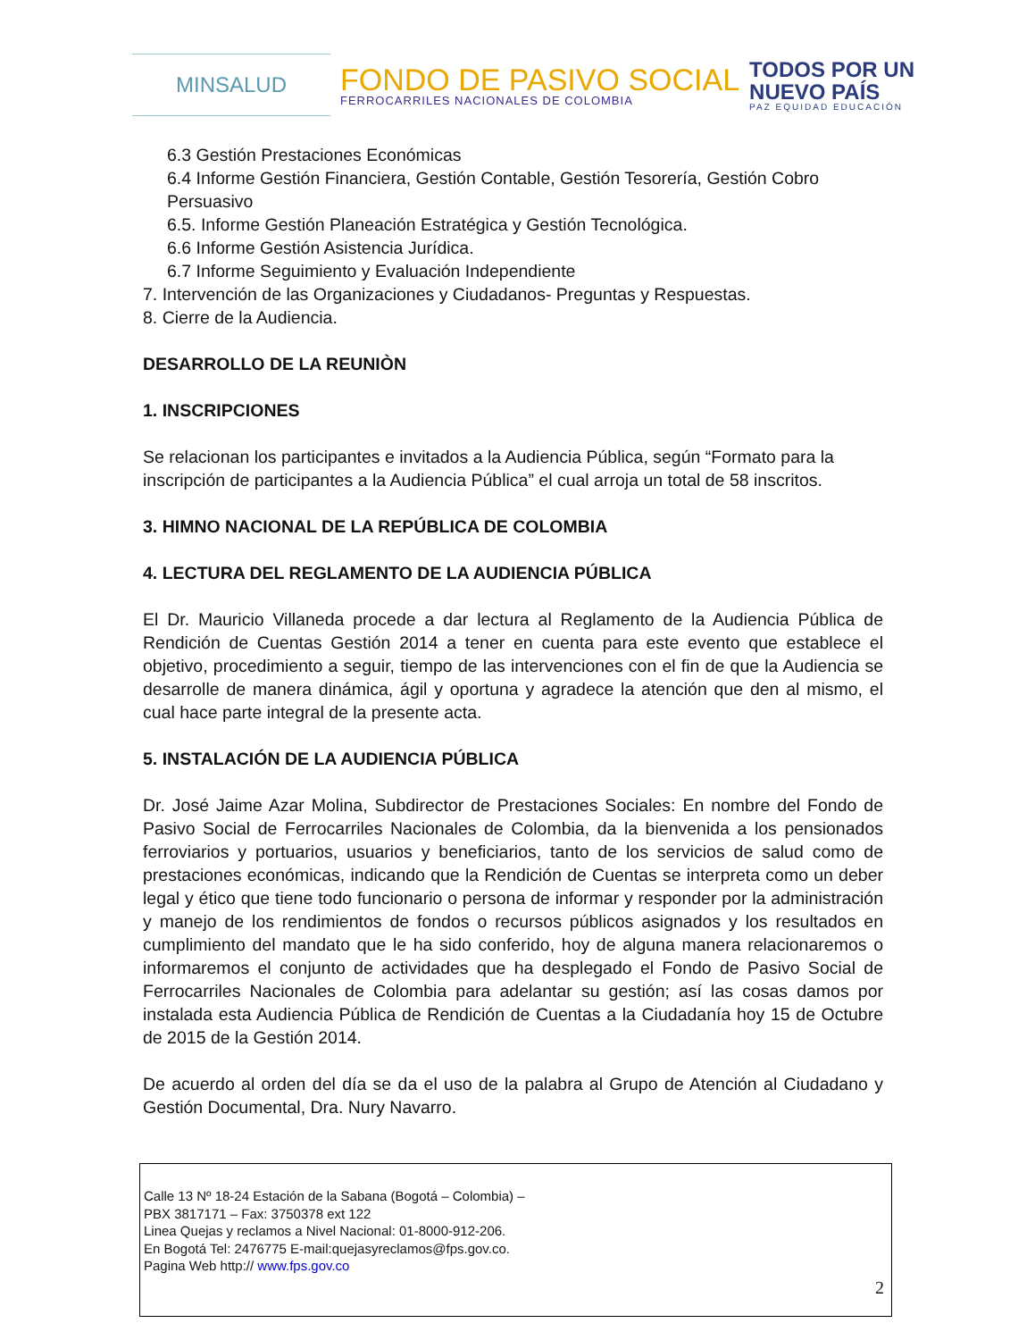MINSALUD
FONDO DE PASIVO SOCIAL
FERROCARRILES NACIONALES DE COLOMBIA
TODOS POR UN
NUEVO PAÍS
PAZ EQUIDAD EDUCACIÓN
6.3 Gestión Prestaciones Económicas
6.4 Informe Gestión Financiera, Gestión Contable, Gestión Tesorería, Gestión Cobro Persuasivo
6.5. Informe Gestión Planeación Estratégica y Gestión Tecnológica.
6.6 Informe Gestión Asistencia Jurídica.
6.7 Informe Seguimiento y Evaluación Independiente
7. Intervención de las Organizaciones y Ciudadanos- Preguntas y Respuestas.
8. Cierre de la Audiencia.
DESARROLLO DE LA REUNIÒN
1. INSCRIPCIONES
Se relacionan los participantes e invitados a la Audiencia Pública, según “Formato para la inscripción de participantes a la Audiencia Pública” el cual arroja un total de 58 inscritos.
3. HIMNO NACIONAL DE LA REPÚBLICA DE COLOMBIA
4. LECTURA DEL REGLAMENTO DE LA AUDIENCIA PÚBLICA
El Dr. Mauricio Villaneda procede a dar lectura al Reglamento de la Audiencia Pública de Rendición de Cuentas Gestión 2014 a tener en cuenta para este evento que establece el objetivo, procedimiento a seguir, tiempo de las intervenciones con el fin de que la Audiencia se desarrolle de manera dinámica, ágil y oportuna y agradece la atención que den al mismo, el cual hace parte integral de la presente acta.
5. INSTALACIÓN DE LA AUDIENCIA PÚBLICA
Dr. José Jaime Azar Molina, Subdirector de Prestaciones Sociales: En nombre del Fondo de Pasivo Social de Ferrocarriles Nacionales de Colombia, da la bienvenida a los pensionados ferroviarios y portuarios, usuarios y beneficiarios, tanto de los servicios de salud como de prestaciones económicas, indicando que la Rendición de Cuentas se interpreta como un deber legal y ético que tiene todo funcionario o persona de informar y responder por la administración y manejo de los rendimientos de fondos o recursos públicos asignados y los resultados en cumplimiento del mandato que le ha sido conferido, hoy de alguna manera relacionaremos o informaremos el conjunto de actividades que ha desplegado el Fondo de Pasivo Social de Ferrocarriles Nacionales de Colombia para adelantar su gestión; así las cosas damos por instalada esta Audiencia Pública de Rendición de Cuentas a la Ciudadanía hoy 15 de Octubre de 2015 de la Gestión 2014.
De acuerdo al orden del día se da el uso de la palabra al Grupo de Atención al Ciudadano y Gestión Documental, Dra. Nury Navarro.
Calle 13 Nº 18-24 Estación de la Sabana (Bogotá – Colombia) –
PBX 3817171 – Fax: 3750378 ext 122
Linea Quejas y reclamos a Nivel Nacional: 01-8000-912-206.
En Bogotá Tel: 2476775 E-mail:quejasyreclamos@fps.gov.co.
Pagina Web http:// www.fps.gov.co
2